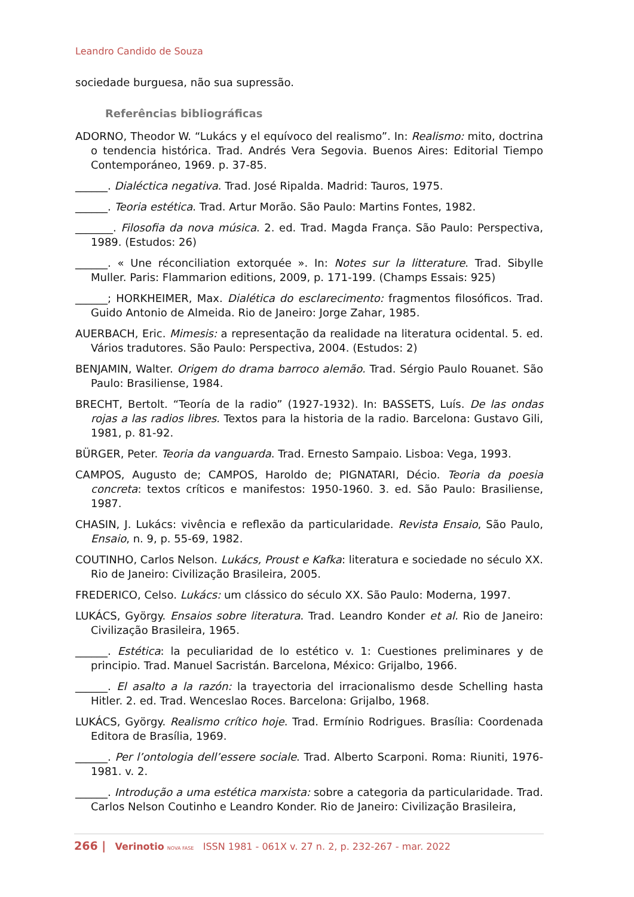Leandro Candido de Souza
sociedade burguesa, não sua supressão.
Referências bibliográficas
ADORNO, Theodor W. “Lukács y el equívoco del realismo”. In: Realismo: mito, doctrina o tendencia histórica. Trad. Andrés Vera Segovia. Buenos Aires: Editorial Tiempo Contemporáneo, 1969. p. 37-85.
______. Dialéctica negativa. Trad. José Ripalda. Madrid: Tauros, 1975.
______. Teoria estética. Trad. Artur Morão. São Paulo: Martins Fontes, 1982.
_______. Filosofia da nova música. 2. ed. Trad. Magda França. São Paulo: Perspectiva, 1989. (Estudos: 26)
______. « Une réconciliation extorquée ». In: Notes sur la litterature. Trad. Sibylle Muller. Paris: Flammarion editions, 2009, p. 171-199. (Champs Essais: 925)
______; HORKHEIMER, Max. Dialética do esclarecimento: fragmentos filosóficos. Trad. Guido Antonio de Almeida. Rio de Janeiro: Jorge Zahar, 1985.
AUERBACH, Eric. Mimesis: a representação da realidade na literatura ocidental. 5. ed. Vários tradutores. São Paulo: Perspectiva, 2004. (Estudos: 2)
BENJAMIN, Walter. Origem do drama barroco alemão. Trad. Sérgio Paulo Rouanet. São Paulo: Brasiliense, 1984.
BRECHT, Bertolt. “Teoría de la radio” (1927-1932). In: BASSETS, Luís. De las ondas rojas a las radios libres. Textos para la historia de la radio. Barcelona: Gustavo Gili, 1981, p. 81-92.
BÜRGER, Peter. Teoria da vanguarda. Trad. Ernesto Sampaio. Lisboa: Vega, 1993.
CAMPOS, Augusto de; CAMPOS, Haroldo de; PIGNATARI, Décio. Teoria da poesia concreta: textos críticos e manifestos: 1950-1960. 3. ed. São Paulo: Brasiliense, 1987.
CHASIN, J. Lukács: vivência e reflexão da particularidade. Revista Ensaio, São Paulo, Ensaio, n. 9, p. 55-69, 1982.
COUTINHO, Carlos Nelson. Lukács, Proust e Kafka: literatura e sociedade no século XX. Rio de Janeiro: Civilização Brasileira, 2005.
FREDERICO, Celso. Lukács: um clássico do século XX. São Paulo: Moderna, 1997.
LUKÁCS, György. Ensaios sobre literatura. Trad. Leandro Konder et al. Rio de Janeiro: Civilização Brasileira, 1965.
______. Estética: la peculiaridad de lo estético v. 1: Cuestiones preliminares y de principio. Trad. Manuel Sacristán. Barcelona, México: Grijalbo, 1966.
______. El asalto a la razón: la trayectoria del irracionalismo desde Schelling hasta Hitler. 2. ed. Trad. Wenceslao Roces. Barcelona: Grijalbo, 1968.
LUKÁCS, György. Realismo crítico hoje. Trad. Ermínio Rodrigues. Brasília: Coordenada Editora de Brasília, 1969.
______. Per l’ontologia dell’essere sociale. Trad. Alberto Scarponi. Roma: Riuniti, 1976-1981. v. 2.
______. Introdução a uma estética marxista: sobre a categoria da particularidade. Trad. Carlos Nelson Coutinho e Leandro Konder. Rio de Janeiro: Civilização Brasileira,
266 | Verinotio NOVA FASE ISSN 1981 - 061X v. 27 n. 2, p. 232-267 - mar. 2022